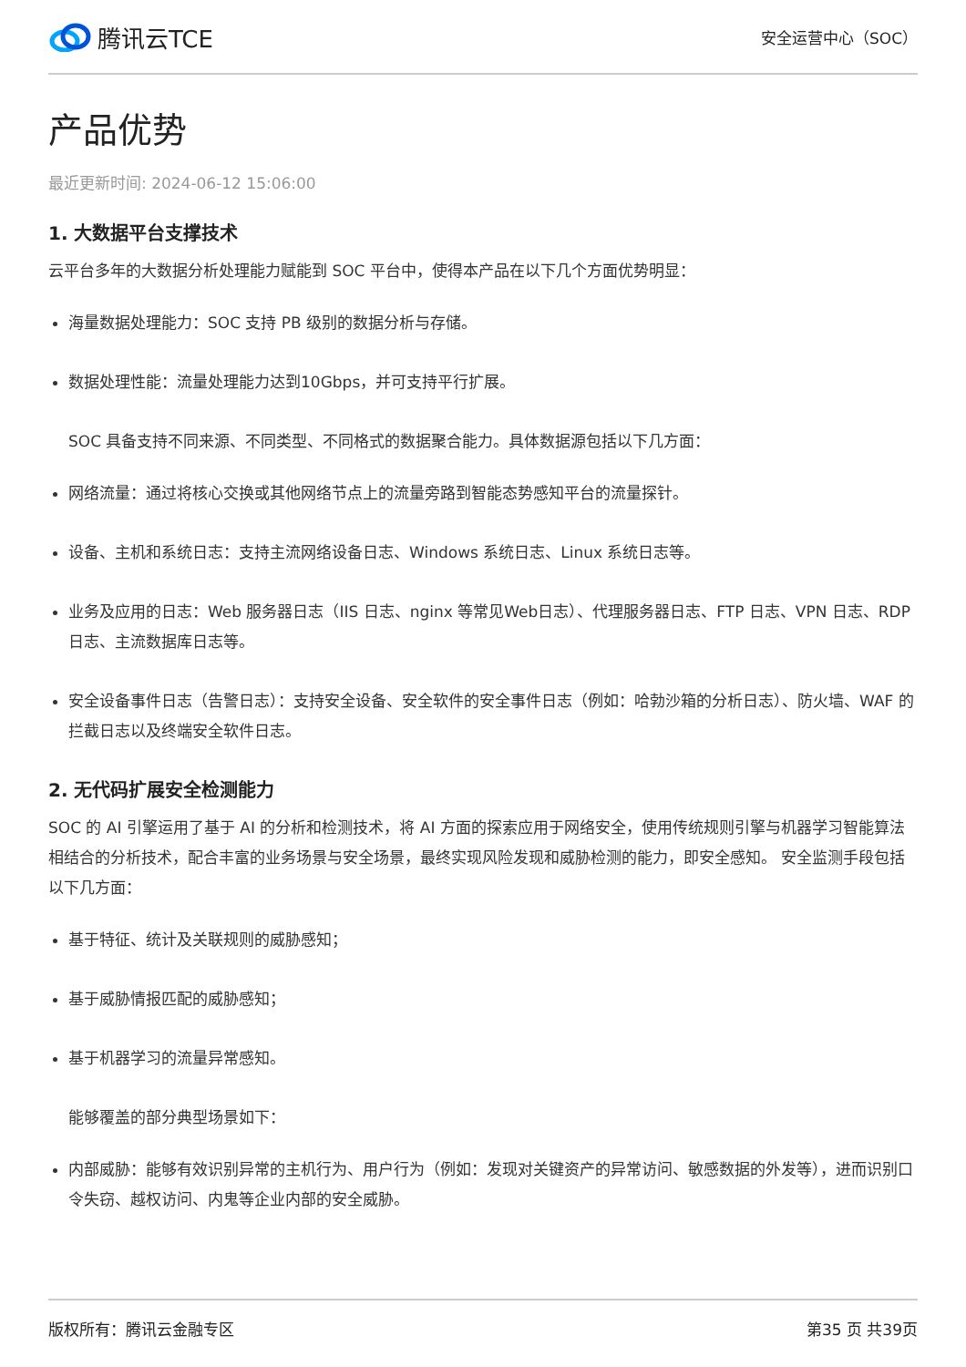腾讯云TCE
安全运营中心（SOC）
产品优势
最近更新时间: 2024-06-12 15:06:00
1. 大数据平台支撑技术
云平台多年的大数据分析处理能力赋能到 SOC 平台中，使得本产品在以下几个方面优势明显：
海量数据处理能力：SOC 支持 PB 级别的数据分析与存储。
数据处理性能：流量处理能力达到10Gbps，并可支持平行扩展。
SOC 具备支持不同来源、不同类型、不同格式的数据聚合能力。具体数据源包括以下几方面：
网络流量：通过将核心交换或其他网络节点上的流量旁路到智能态势感知平台的流量探针。
设备、主机和系统日志：支持主流网络设备日志、Windows 系统日志、Linux 系统日志等。
业务及应用的日志：Web 服务器日志（IIS 日志、nginx 等常见Web日志）、代理服务器日志、FTP 日志、VPN 日志、RDP 日志、主流数据库日志等。
安全设备事件日志（告警日志）：支持安全设备、安全软件的安全事件日志（例如：哈勃沙箱的分析日志）、防火墙、WAF 的拦截日志以及终端安全软件日志。
2. 无代码扩展安全检测能力
SOC 的 AI 引擎运用了基于 AI 的分析和检测技术，将 AI 方面的探索应用于网络安全，使用传统规则引擎与机器学习智能算法相结合的分析技术，配合丰富的业务场景与安全场景，最终实现风险发现和威胁检测的能力，即安全感知。 安全监测手段包括以下几方面：
基于特征、统计及关联规则的威胁感知；
基于威胁情报匹配的威胁感知；
基于机器学习的流量异常感知。
能够覆盖的部分典型场景如下：
内部威胁：能够有效识别异常的主机行为、用户行为（例如：发现对关键资产的异常访问、敏感数据的外发等），进而识别口令失窃、越权访问、内鬼等企业内部的安全威胁。
版权所有：腾讯云金融专区 第35 页 共39页